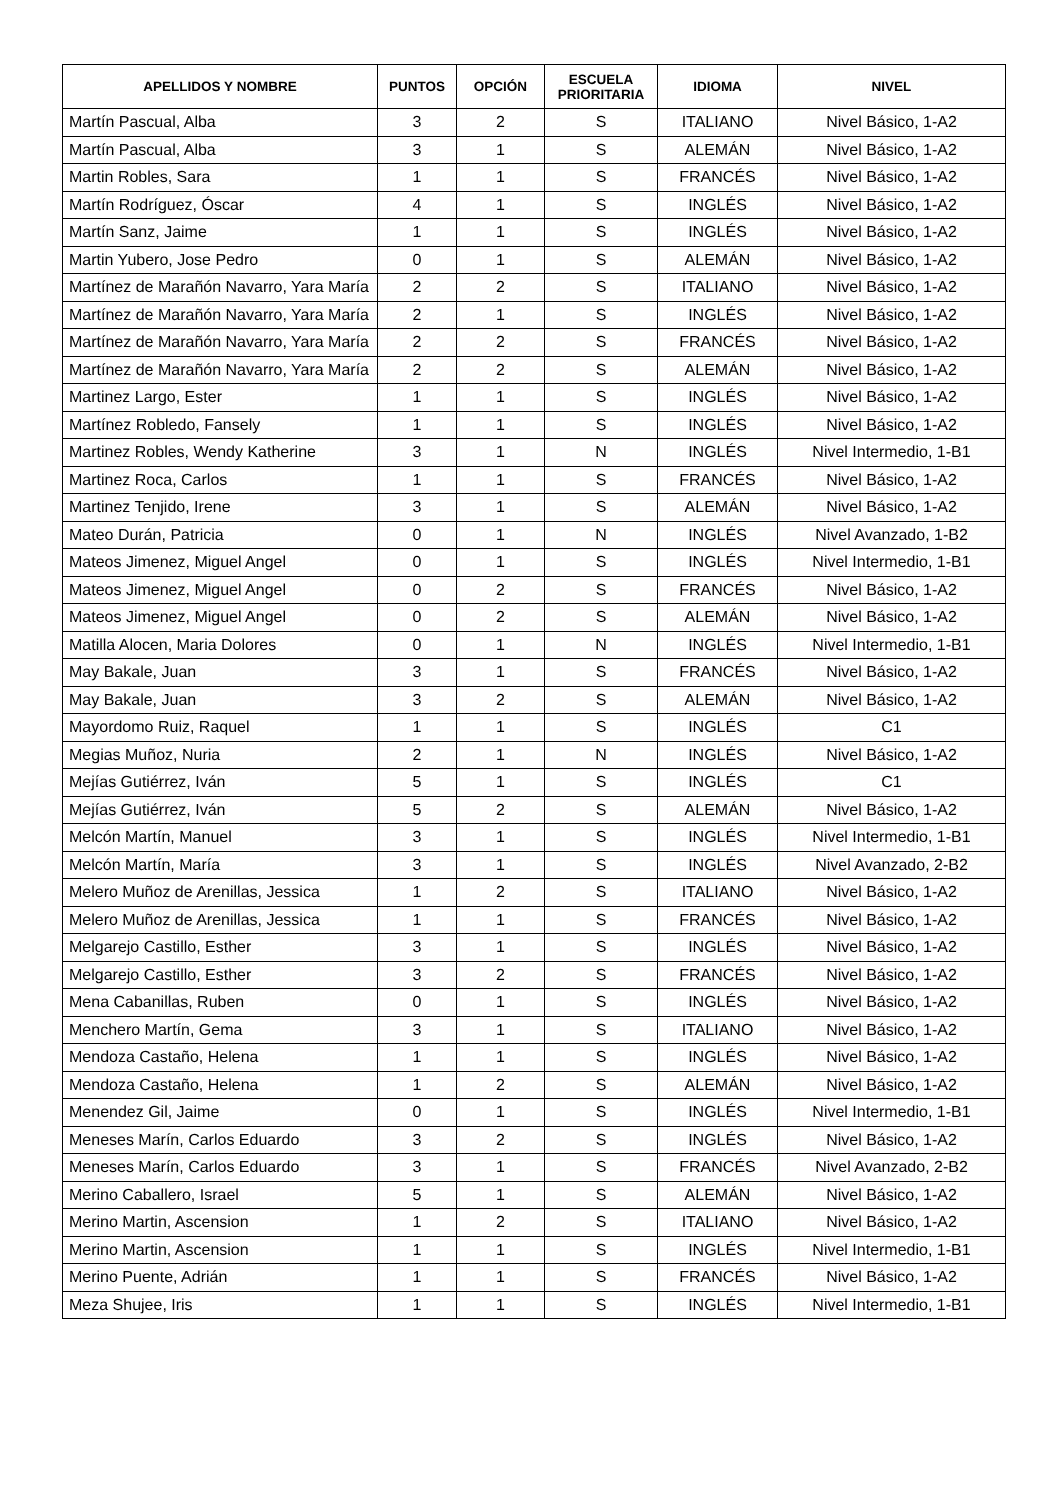| APELLIDOS Y NOMBRE | PUNTOS | OPCIÓN | ESCUELA PRIORITARIA | IDIOMA | NIVEL |
| --- | --- | --- | --- | --- | --- |
| Martín Pascual, Alba | 3 | 2 | S | ITALIANO | Nivel Básico, 1-A2 |
| Martín Pascual, Alba | 3 | 1 | S | ALEMÁN | Nivel Básico, 1-A2 |
| Martin Robles, Sara | 1 | 1 | S | FRANCÉS | Nivel Básico, 1-A2 |
| Martín Rodríguez, Óscar | 4 | 1 | S | INGLÉS | Nivel Básico, 1-A2 |
| Martín Sanz, Jaime | 1 | 1 | S | INGLÉS | Nivel Básico, 1-A2 |
| Martin Yubero, Jose Pedro | 0 | 1 | S | ALEMÁN | Nivel Básico, 1-A2 |
| Martínez de Marañón Navarro, Yara María | 2 | 2 | S | ITALIANO | Nivel Básico, 1-A2 |
| Martínez de Marañón Navarro, Yara María | 2 | 1 | S | INGLÉS | Nivel Básico, 1-A2 |
| Martínez de Marañón Navarro, Yara María | 2 | 2 | S | FRANCÉS | Nivel Básico, 1-A2 |
| Martínez de Marañón Navarro, Yara María | 2 | 2 | S | ALEMÁN | Nivel Básico, 1-A2 |
| Martinez Largo, Ester | 1 | 1 | S | INGLÉS | Nivel Básico, 1-A2 |
| Martínez Robledo, Fansely | 1 | 1 | S | INGLÉS | Nivel Básico, 1-A2 |
| Martinez Robles, Wendy Katherine | 3 | 1 | N | INGLÉS | Nivel Intermedio, 1-B1 |
| Martinez Roca, Carlos | 1 | 1 | S | FRANCÉS | Nivel Básico, 1-A2 |
| Martinez Tenjido, Irene | 3 | 1 | S | ALEMÁN | Nivel Básico, 1-A2 |
| Mateo Durán, Patricia | 0 | 1 | N | INGLÉS | Nivel Avanzado, 1-B2 |
| Mateos Jimenez, Miguel Angel | 0 | 1 | S | INGLÉS | Nivel Intermedio, 1-B1 |
| Mateos Jimenez, Miguel Angel | 0 | 2 | S | FRANCÉS | Nivel Básico, 1-A2 |
| Mateos Jimenez, Miguel Angel | 0 | 2 | S | ALEMÁN | Nivel Básico, 1-A2 |
| Matilla Alocen, Maria Dolores | 0 | 1 | N | INGLÉS | Nivel Intermedio, 1-B1 |
| May Bakale, Juan | 3 | 1 | S | FRANCÉS | Nivel Básico, 1-A2 |
| May Bakale, Juan | 3 | 2 | S | ALEMÁN | Nivel Básico, 1-A2 |
| Mayordomo Ruiz, Raquel | 1 | 1 | S | INGLÉS | C1 |
| Megias Muñoz, Nuria | 2 | 1 | N | INGLÉS | Nivel Básico, 1-A2 |
| Mejías Gutiérrez, Iván | 5 | 1 | S | INGLÉS | C1 |
| Mejías Gutiérrez, Iván | 5 | 2 | S | ALEMÁN | Nivel Básico, 1-A2 |
| Melcón Martín, Manuel | 3 | 1 | S | INGLÉS | Nivel Intermedio, 1-B1 |
| Melcón Martín, María | 3 | 1 | S | INGLÉS | Nivel Avanzado, 2-B2 |
| Melero Muñoz de Arenillas, Jessica | 1 | 2 | S | ITALIANO | Nivel Básico, 1-A2 |
| Melero Muñoz de Arenillas, Jessica | 1 | 1 | S | FRANCÉS | Nivel Básico, 1-A2 |
| Melgarejo Castillo, Esther | 3 | 1 | S | INGLÉS | Nivel Básico, 1-A2 |
| Melgarejo Castillo, Esther | 3 | 2 | S | FRANCÉS | Nivel Básico, 1-A2 |
| Mena Cabanillas, Ruben | 0 | 1 | S | INGLÉS | Nivel Básico, 1-A2 |
| Menchero Martín, Gema | 3 | 1 | S | ITALIANO | Nivel Básico, 1-A2 |
| Mendoza Castaño, Helena | 1 | 1 | S | INGLÉS | Nivel Básico, 1-A2 |
| Mendoza Castaño, Helena | 1 | 2 | S | ALEMÁN | Nivel Básico, 1-A2 |
| Menendez Gil, Jaime | 0 | 1 | S | INGLÉS | Nivel Intermedio, 1-B1 |
| Meneses Marín, Carlos Eduardo | 3 | 2 | S | INGLÉS | Nivel Básico, 1-A2 |
| Meneses Marín, Carlos Eduardo | 3 | 1 | S | FRANCÉS | Nivel Avanzado, 2-B2 |
| Merino Caballero, Israel | 5 | 1 | S | ALEMÁN | Nivel Básico, 1-A2 |
| Merino Martin, Ascension | 1 | 2 | S | ITALIANO | Nivel Básico, 1-A2 |
| Merino Martin, Ascension | 1 | 1 | S | INGLÉS | Nivel Intermedio, 1-B1 |
| Merino Puente, Adrián | 1 | 1 | S | FRANCÉS | Nivel Básico, 1-A2 |
| Meza Shujee, Iris | 1 | 1 | S | INGLÉS | Nivel Intermedio, 1-B1 |